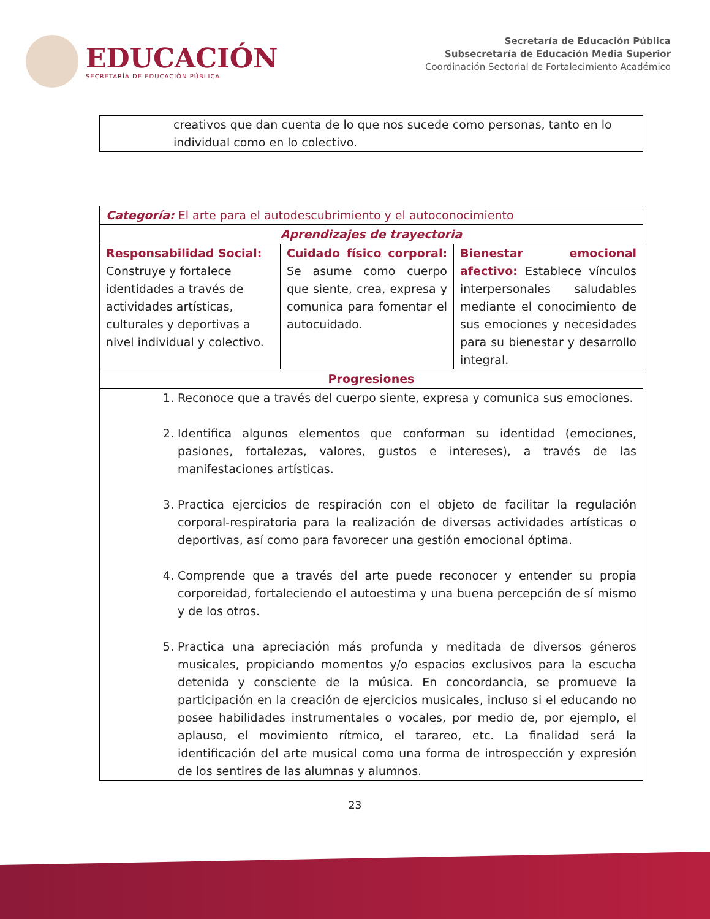EDUCACIÓN
SECRETARÍA DE EDUCACIÓN PÚBLICA
Secretaría de Educación Pública
Subsecretaría de Educación Media Superior
Coordinación Sectorial de Fortalecimiento Académico
| creativos que dan cuenta de lo que nos sucede como personas, tanto en lo individual como en lo colectivo. |
| Categoría: El arte para el autodescubrimiento y el autoconocimiento | | |
| Aprendizajes de trayectoria | | |
| Responsabilidad Social: Construye y fortalece identidades a través de actividades artísticas, culturales y deportivas a nivel individual y colectivo. | Cuidado físico corporal: Se asume como cuerpo que siente, crea, expresa y comunica para fomentar el autocuidado. | Bienestar emocional afectivo: Establece vínculos interpersonales saludables mediante el conocimiento de sus emociones y necesidades para su bienestar y desarrollo integral. |
| Progresiones | | |
| 1. Reconoce que a través del cuerpo siente, expresa y comunica sus emociones. 2. Identifica algunos elementos que conforman su identidad (emociones, pasiones, fortalezas, valores, gustos e intereses), a través de las manifestaciones artísticas. 3. Practica ejercicios de respiración con el objeto de facilitar la regulación corporal-respiratoria para la realización de diversas actividades artísticas o deportivas, así como para favorecer una gestión emocional óptima. 4. Comprende que a través del arte puede reconocer y entender su propia corporeidad, fortaleciendo el autoestima y una buena percepción de sí mismo y de los otros. 5. Practica una apreciación más profunda y meditada de diversos géneros musicales, propiciando momentos y/o espacios exclusivos para la escucha detenida y consciente de la música. En concordancia, se promueve la participación en la creación de ejercicios musicales, incluso si el educando no posee habilidades instrumentales o vocales, por medio de, por ejemplo, el aplauso, el movimiento rítmico, el tarareo, etc. La finalidad será la identificación del arte musical como una forma de introspección y expresión de los sentires de las alumnas y alumnos. | | |
23